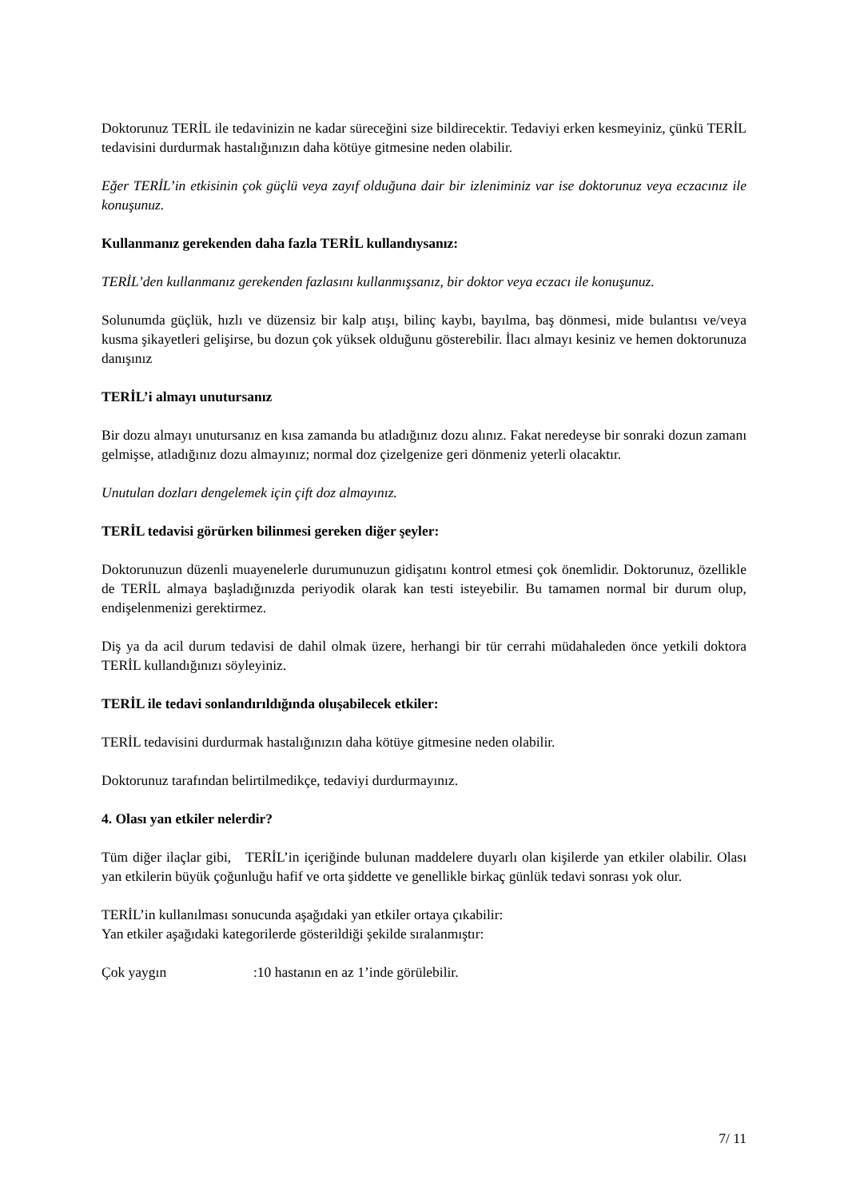Doktorunuz TERİL ile tedavinizin ne kadar süreceğini size bildirecektir. Tedaviyi erken kesmeyiniz, çünkü TERİL tedavisini durdurmak hastalığınızın daha kötüye gitmesine neden olabilir.
Eğer TERİL’in etkisinin çok güçlü veya zayıf olduğuna dair bir izleniminiz var ise doktorunuz veya eczacınız ile konuşunuz.
Kullanmanız gerekenden daha fazla TERİL kullandıysanız:
TERİL’den kullanmanız gerekenden fazlasını kullanmışsanız, bir doktor veya eczacı ile konuşunuz.
Solunumda güçlük, hızlı ve düzensiz bir kalp atışı, bilinç kaybı, bayılma, baş dönmesi, mide bulantısı ve/veya kusma şikayetleri gelişirse, bu dozun çok yüksek olduğunu gösterebilir. İlacı almayı kesiniz ve hemen doktorunuza danışınız
TERİL’i almayı unutursanız
Bir dozu almayı unutursanız en kısa zamanda bu atladığınız dozu alınız. Fakat neredeyse bir sonraki dozun zamanı gelmişse, atladığınız dozu almayınız; normal doz çizelgenize geri dönmeniz yeterli olacaktır.
Unutulan dozları dengelemek için çift doz almayınız.
TERİL tedavisi görürken bilinmesi gereken diğer şeyler:
Doktorunuzun düzenli muayenelerle durumunuzun gidişatını kontrol etmesi çok önemlidir. Doktorunuz, özellikle de TERİL almaya başladığınızda periyodik olarak kan testi isteyebilir. Bu tamamen normal bir durum olup, endişelenmenizi gerektirmez.
Diş ya da acil durum tedavisi de dahil olmak üzere, herhangi bir tür cerrahi müdahaleden önce yetkili doktora TERİL kullandığınızı söyleyiniz.
TERİL ile tedavi sonlandırıldığında oluşabilecek etkiler:
TERİL tedavisini durdurmak hastalığınızın daha kötüye gitmesine neden olabilir.
Doktorunuz tarafından belirtilmedikçe, tedaviyi durdurmayınız.
4. Olası yan etkiler nelerdir?
Tüm diğer ilaçlar gibi, TERİL’in içeriğinde bulunan maddelere duyarlı olan kişilerde yan etkiler olabilir. Olası yan etkilerin büyük çoğunluğu hafif ve orta şiddette ve genellikle birkaç günlük tedavi sonrası yok olur.
TERİL’in kullanılması sonucunda aşağıdaki yan etkiler ortaya çıkabilir:
Yan etkiler aşağıdaki kategorilerde gösterildiği şekilde sıralanmıştır:
Çok yaygın :10 hastanın en az 1’inde görülebilir.
7/ 11